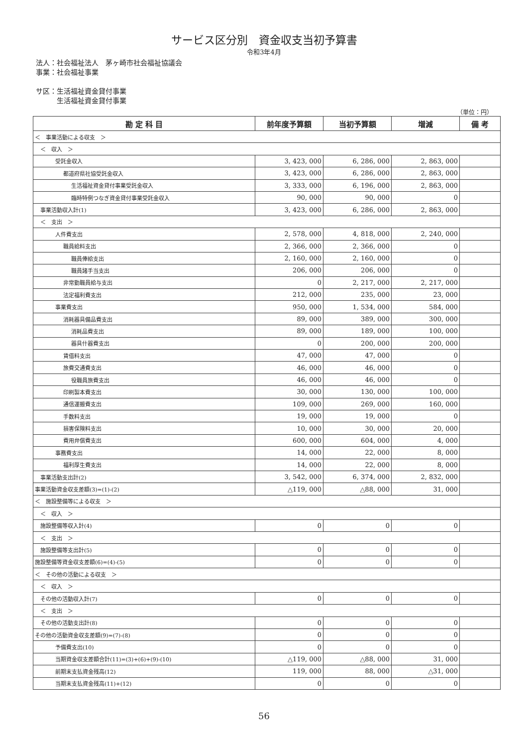サービス区分別　資金収支当初予算書
令和3年4月
法人：社会福祉法人　茅ヶ崎市社会福祉協議会
事業：社会福祉事業
サ区：生活福祉資金貸付事業
　　　生活福祉資金貸付事業
（単位：円）
| 勘 定 科 目 | 前年度予算額 | 当初予算額 | 増減 | 備 考 |
| --- | --- | --- | --- | --- |
| ＜ 事業活動による収支 ＞ | | | | |
| ＜ 収入 ＞ | | | | |
| 受託金収入 | 3, 423, 000 | 6, 286, 000 | 2, 863, 000 | |
| 都道府県社協受託金収入 | 3, 423, 000 | 6, 286, 000 | 2, 863, 000 | |
| 生活福祉資金貸付事業受託金収入 | 3, 333, 000 | 6, 196, 000 | 2, 863, 000 | |
| 臨時特例つなぎ資金貸付事業受託金収入 | 90, 000 | 90, 000 | 0 | |
| 事業活動収入計(1) | 3, 423, 000 | 6, 286, 000 | 2, 863, 000 | |
| ＜ 支出 ＞ | | | | |
| 人件費支出 | 2, 578, 000 | 4, 818, 000 | 2, 240, 000 | |
| 職員給料支出 | 2, 366, 000 | 2, 366, 000 | 0 | |
| 職員俸給支出 | 2, 160, 000 | 2, 160, 000 | 0 | |
| 職員諸手当支出 | 206, 000 | 206, 000 | 0 | |
| 非常勤職員給与支出 | 0 | 2, 217, 000 | 2, 217, 000 | |
| 法定福利費支出 | 212, 000 | 235, 000 | 23, 000 | |
| 事業費支出 | 950, 000 | 1, 534, 000 | 584, 000 | |
| 消耗器具備品費支出 | 89, 000 | 389, 000 | 300, 000 | |
| 消耗品費支出 | 89, 000 | 189, 000 | 100, 000 | |
| 器具什器費支出 | 0 | 200, 000 | 200, 000 | |
| 賃借料支出 | 47, 000 | 47, 000 | 0 | |
| 旅費交通費支出 | 46, 000 | 46, 000 | 0 | |
| 役職員旅費支出 | 46, 000 | 46, 000 | 0 | |
| 印刷製本費支出 | 30, 000 | 130, 000 | 100, 000 | |
| 通信運搬費支出 | 109, 000 | 269, 000 | 160, 000 | |
| 手数料支出 | 19, 000 | 19, 000 | 0 | |
| 損害保険料支出 | 10, 000 | 30, 000 | 20, 000 | |
| 費用弁償費支出 | 600, 000 | 604, 000 | 4, 000 | |
| 事務費支出 | 14, 000 | 22, 000 | 8, 000 | |
| 福利厚生費支出 | 14, 000 | 22, 000 | 8, 000 | |
| 事業活動支出計(2) | 3, 542, 000 | 6, 374, 000 | 2, 832, 000 | |
| 事業活動資金収支差額(3)=(1)-(2) | △119, 000 | △88, 000 | 31, 000 | |
| ＜ 施設整備等による収支 ＞ | | | | |
| ＜ 収入 ＞ | | | | |
| 施設整備等収入計(4) | 0 | 0 | 0 | |
| ＜ 支出 ＞ | | | | |
| 施設整備等支出計(5) | 0 | 0 | 0 | |
| 施設整備等資金収支差額(6)=(4)-(5) | 0 | 0 | 0 | |
| ＜ その他の活動による収支 ＞ | | | | |
| ＜ 収入 ＞ | | | | |
| その他の活動収入計(7) | 0 | 0 | 0 | |
| ＜ 支出 ＞ | | | | |
| その他の活動支出計(8) | 0 | 0 | 0 | |
| その他の活動資金収支差額(9)=(7)-(8) | 0 | 0 | 0 | |
| 予備費支出(10) | 0 | 0 | 0 | |
| 当期資金収支差額合計(11)=(3)+(6)+(9)-(10) | △119, 000 | △88, 000 | 31, 000 | |
| 前期末支払資金残高(12) | 119, 000 | 88, 000 | △31, 000 | |
| 当期末支払資金残高(11)+(12) | 0 | 0 | 0 | |
56